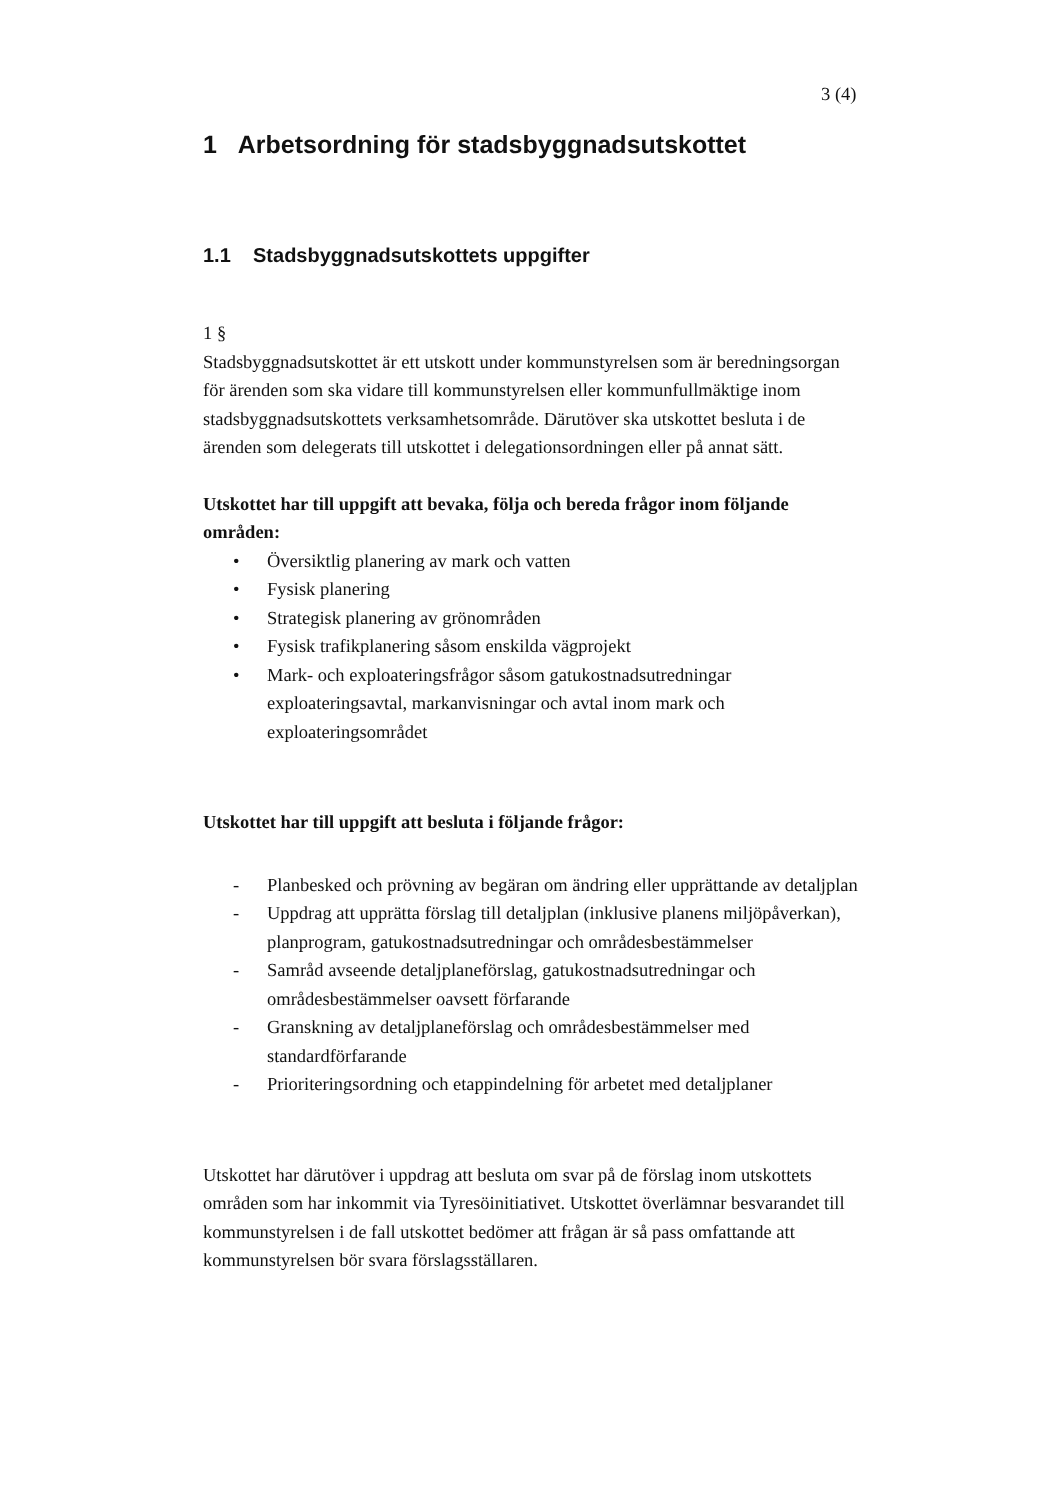3 (4)
1 Arbetsordning för stadsbyggnadsutskottet
1.1 Stadsbyggnadsutskottets uppgifter
1 §
Stadsbyggnadsutskottet är ett utskott under kommunstyrelsen som är beredningsorgan för ärenden som ska vidare till kommunstyrelsen eller kommunfullmäktige inom stadsbyggnadsutskottets verksamhetsområde. Därutöver ska utskottet besluta i de ärenden som delegerats till utskottet i delegationsordningen eller på annat sätt.
Utskottet har till uppgift att bevaka, följa och bereda frågor inom följande områden:
• Översiktlig planering av mark och vatten
• Fysisk planering
• Strategisk planering av grönområden
• Fysisk trafikplanering såsom enskilda vägprojekt
• Mark- och exploateringsfrågor såsom gatukostnadsutredningar exploateringsavtal, markanvisningar och avtal inom mark och exploateringsområdet
Utskottet har till uppgift att besluta i följande frågor:
- Planbesked och prövning av begäran om ändring eller upprättande av detaljplan
- Uppdrag att upprätta förslag till detaljplan (inklusive planens miljöpåverkan), planprogram, gatukostnadsutredningar och områdesbestämmelser
- Samråd avseende detaljplaneförslag, gatukostnadsutredningar och områdesbestämmelser oavsett förfarande
- Granskning av detaljplaneförslag och områdesbestämmelser med standardförfarande
- Prioriteringsordning och etappindelning för arbetet med detaljplaner
Utskottet har därutöver i uppdrag att besluta om svar på de förslag inom utskottets områden som har inkommit via Tyresöinitiativet. Utskottet överlämnar besvarandet till kommunstyrelsen i de fall utskottet bedömer att frågan är så pass omfattande att kommunstyrelsen bör svara förslagsställaren.